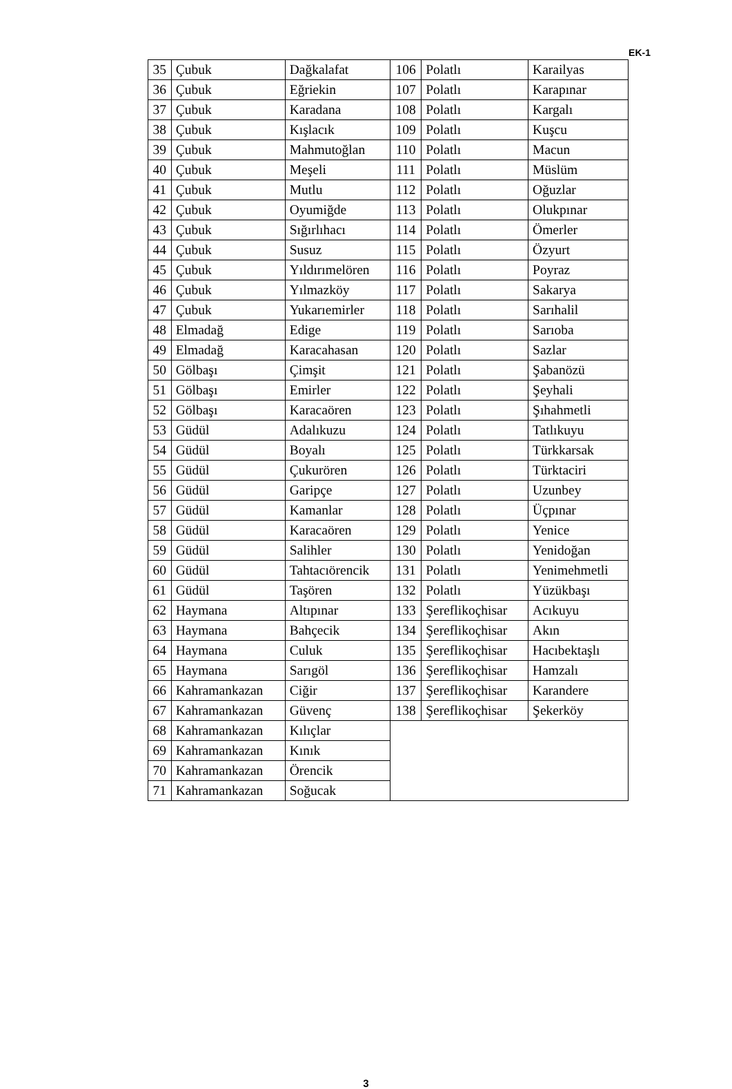EK-1
| 35 | Çubuk | Dağkalafat | 106 | Polatlı | Karailyas |
| 36 | Çubuk | Eğriekin | 107 | Polatlı | Karapınar |
| 37 | Çubuk | Karadana | 108 | Polatlı | Kargalı |
| 38 | Çubuk | Kışlacık | 109 | Polatlı | Kuşcu |
| 39 | Çubuk | Mahmutoğlan | 110 | Polatlı | Macun |
| 40 | Çubuk | Meşeli | 111 | Polatlı | Müslüm |
| 41 | Çubuk | Mutlu | 112 | Polatlı | Oğuzlar |
| 42 | Çubuk | Oyumiğde | 113 | Polatlı | Olukpınar |
| 43 | Çubuk | Sığırlıhacı | 114 | Polatlı | Ömerler |
| 44 | Çubuk | Susuz | 115 | Polatlı | Özyurt |
| 45 | Çubuk | Yıldırımelören | 116 | Polatlı | Poyraz |
| 46 | Çubuk | Yılmazköy | 117 | Polatlı | Sakarya |
| 47 | Çubuk | Yukarıemirler | 118 | Polatlı | Sarıhalil |
| 48 | Elmadağ | Edige | 119 | Polatlı | Sarıoba |
| 49 | Elmadağ | Karacahasan | 120 | Polatlı | Sazlar |
| 50 | Gölbaşı | Çimşit | 121 | Polatlı | Şabanözü |
| 51 | Gölbaşı | Emirler | 122 | Polatlı | Şeyhali |
| 52 | Gölbaşı | Karacaören | 123 | Polatlı | Şıhahmetli |
| 53 | Güdül | Adalıkuzu | 124 | Polatlı | Tatlıkuyu |
| 54 | Güdül | Boyalı | 125 | Polatlı | Türkkarsak |
| 55 | Güdül | Çukurören | 126 | Polatlı | Türktaciri |
| 56 | Güdül | Garipçe | 127 | Polatlı | Uzunbey |
| 57 | Güdül | Kamanlar | 128 | Polatlı | Üçpınar |
| 58 | Güdül | Karacaören | 129 | Polatlı | Yenice |
| 59 | Güdül | Salihler | 130 | Polatlı | Yenidoğan |
| 60 | Güdül | Tahtacıörencik | 131 | Polatlı | Yenimehmetli |
| 61 | Güdül | Taşören | 132 | Polatlı | Yüzükbaşı |
| 62 | Haymana | Altıpınar | 133 | Şereflikoçhisar | Acıkuyu |
| 63 | Haymana | Bahçecik | 134 | Şereflikoçhisar | Akın |
| 64 | Haymana | Culuk | 135 | Şereflikoçhisar | Hacıbektaşlı |
| 65 | Haymana | Sarıgöl | 136 | Şereflikoçhisar | Hamzalı |
| 66 | Kahramankazan | Ciğir | 137 | Şereflikoçhisar | Karandere |
| 67 | Kahramankazan | Güvenç | 138 | Şereflikoçhisar | Şekerköy |
| 68 | Kahramankazan | Kılıçlar | | | |
| 69 | Kahramankazan | Kınık | | | |
| 70 | Kahramankazan | Örencik | | | |
| 71 | Kahramankazan | Soğucak | | | |
3